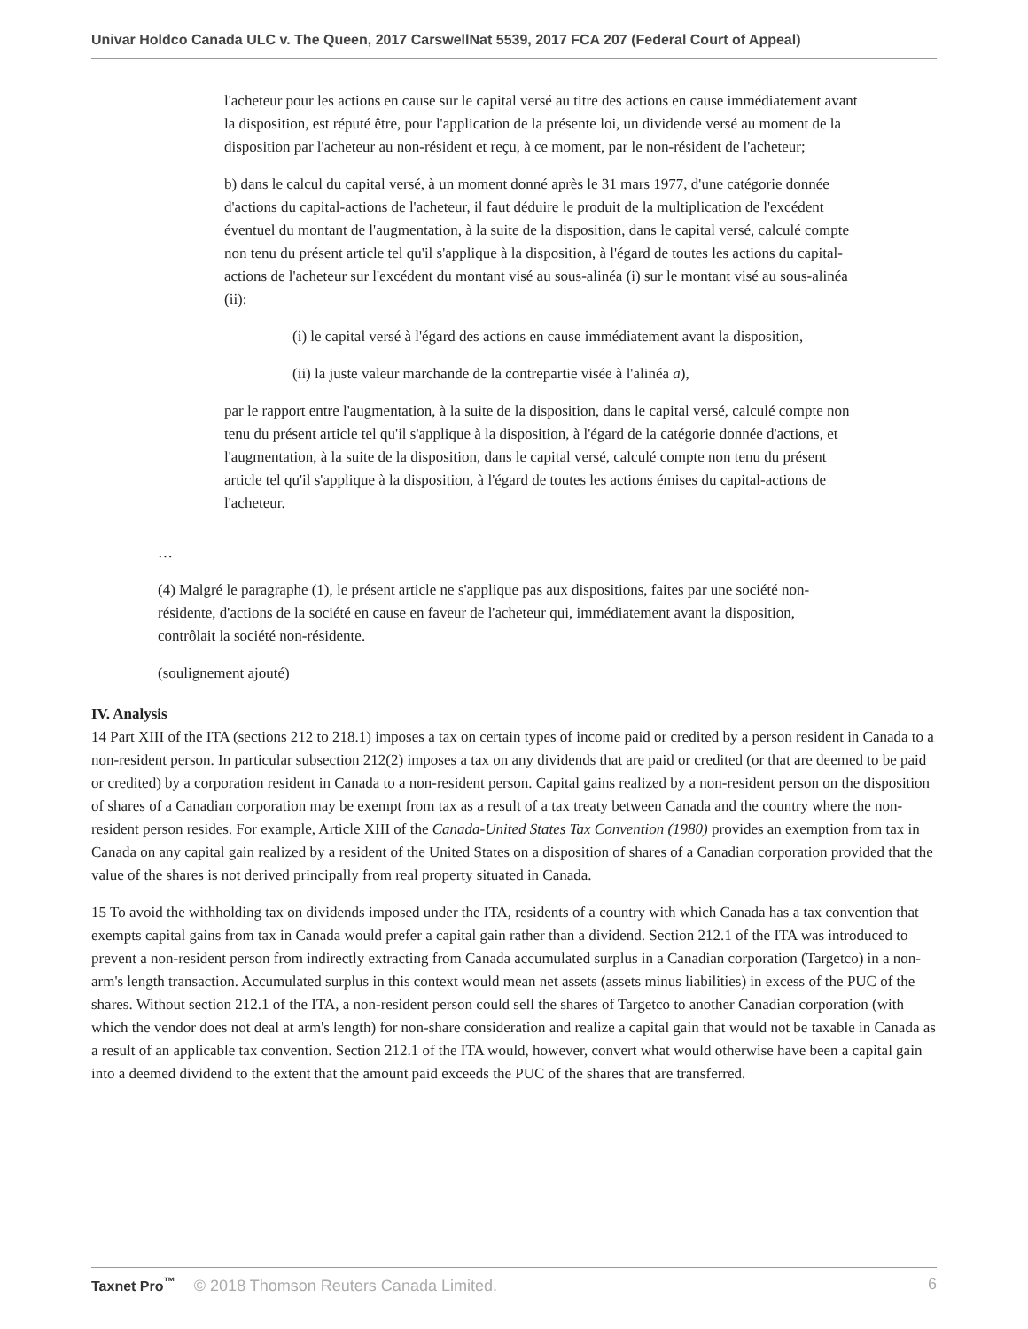Univar Holdco Canada ULC v. The Queen, 2017 CarswellNat 5539, 2017 FCA 207 (Federal Court of Appeal)
l'acheteur pour les actions en cause sur le capital versé au titre des actions en cause immédiatement avant la disposition, est réputé être, pour l'application de la présente loi, un dividende versé au moment de la disposition par l'acheteur au non-résident et reçu, à ce moment, par le non-résident de l'acheteur;
b) dans le calcul du capital versé, à un moment donné après le 31 mars 1977, d'une catégorie donnée d'actions du capital-actions de l'acheteur, il faut déduire le produit de la multiplication de l'excédent éventuel du montant de l'augmentation, à la suite de la disposition, dans le capital versé, calculé compte non tenu du présent article tel qu'il s'applique à la disposition, à l'égard de toutes les actions du capital-actions de l'acheteur sur l'excédent du montant visé au sous-alinéa (i) sur le montant visé au sous-alinéa (ii):
(i) le capital versé à l'égard des actions en cause immédiatement avant la disposition,
(ii) la juste valeur marchande de la contrepartie visée à l'alinéa a),
par le rapport entre l'augmentation, à la suite de la disposition, dans le capital versé, calculé compte non tenu du présent article tel qu'il s'applique à la disposition, à l'égard de la catégorie donnée d'actions, et l'augmentation, à la suite de la disposition, dans le capital versé, calculé compte non tenu du présent article tel qu'il s'applique à la disposition, à l'égard de toutes les actions émises du capital-actions de l'acheteur.
…
(4) Malgré le paragraphe (1), le présent article ne s'applique pas aux dispositions, faites par une société non-résidente, d'actions de la société en cause en faveur de l'acheteur qui, immédiatement avant la disposition, contrôlait la société non-résidente.
(soulignement ajouté)
IV. Analysis
14 Part XIII of the ITA (sections 212 to 218.1) imposes a tax on certain types of income paid or credited by a person resident in Canada to a non-resident person. In particular subsection 212(2) imposes a tax on any dividends that are paid or credited (or that are deemed to be paid or credited) by a corporation resident in Canada to a non-resident person. Capital gains realized by a non-resident person on the disposition of shares of a Canadian corporation may be exempt from tax as a result of a tax treaty between Canada and the country where the non-resident person resides. For example, Article XIII of the Canada-United States Tax Convention (1980) provides an exemption from tax in Canada on any capital gain realized by a resident of the United States on a disposition of shares of a Canadian corporation provided that the value of the shares is not derived principally from real property situated in Canada.
15 To avoid the withholding tax on dividends imposed under the ITA, residents of a country with which Canada has a tax convention that exempts capital gains from tax in Canada would prefer a capital gain rather than a dividend. Section 212.1 of the ITA was introduced to prevent a non-resident person from indirectly extracting from Canada accumulated surplus in a Canadian corporation (Targetco) in a non-arm's length transaction. Accumulated surplus in this context would mean net assets (assets minus liabilities) in excess of the PUC of the shares. Without section 212.1 of the ITA, a non-resident person could sell the shares of Targetco to another Canadian corporation (with which the vendor does not deal at arm's length) for non-share consideration and realize a capital gain that would not be taxable in Canada as a result of an applicable tax convention. Section 212.1 of the ITA would, however, convert what would otherwise have been a capital gain into a deemed dividend to the extent that the amount paid exceeds the PUC of the shares that are transferred.
Taxnet Pro<sup>™</sup> © 2018 Thomson Reuters Canada Limited. 6